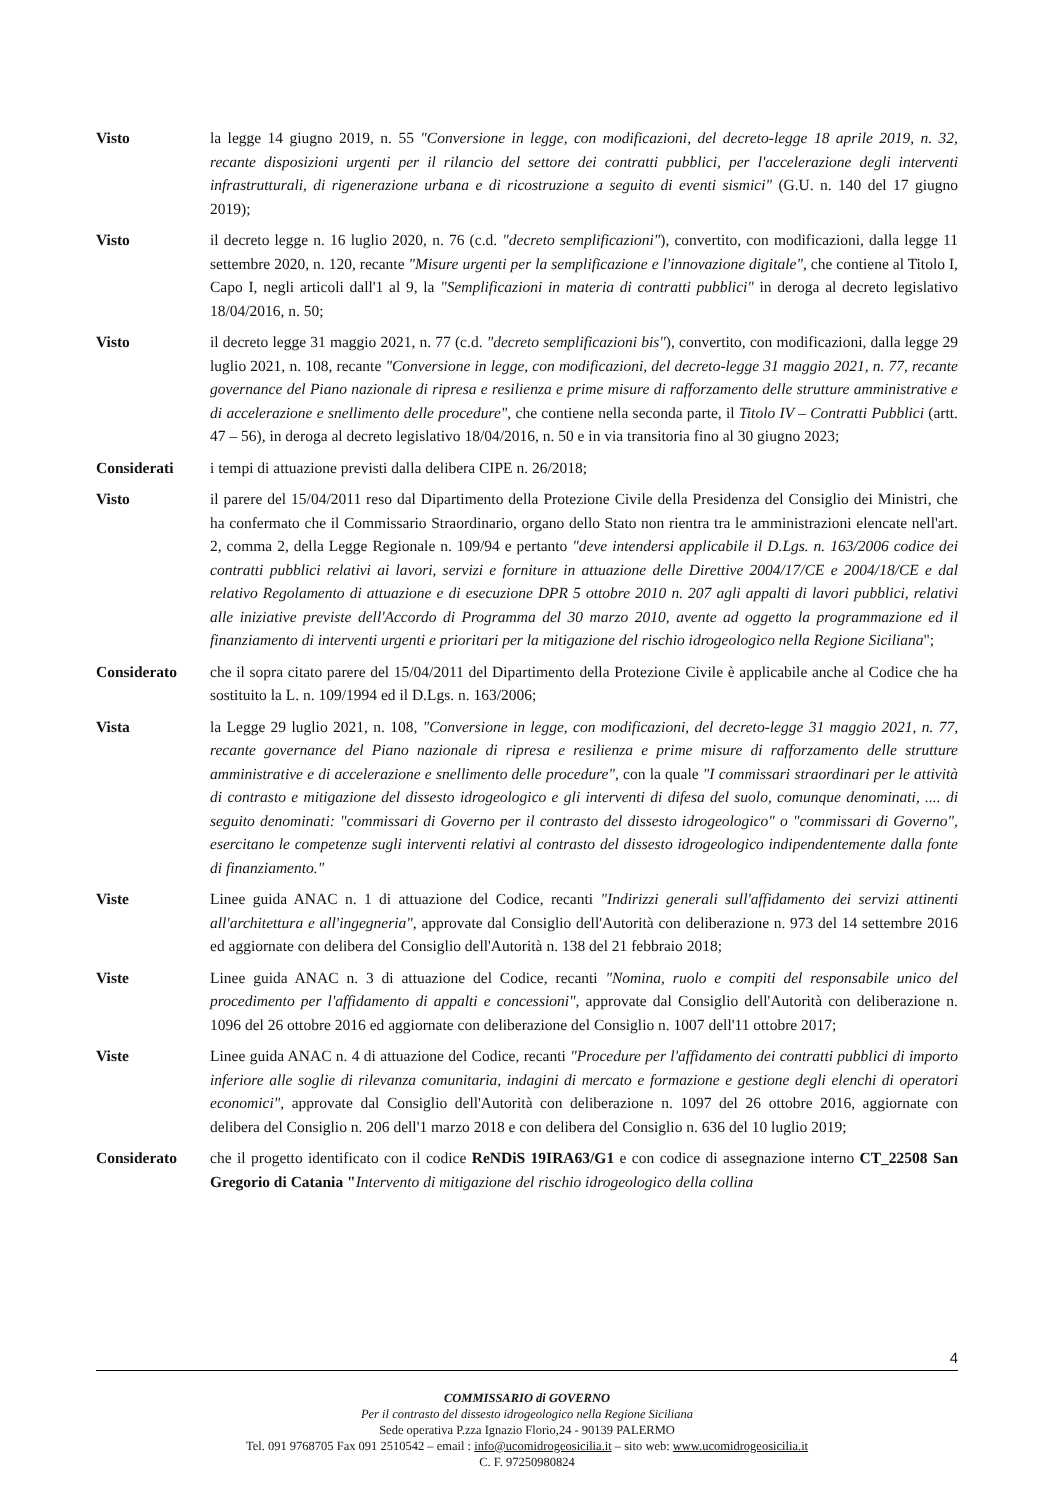Visto la legge 14 giugno 2019, n. 55 "Conversione in legge, con modificazioni, del decreto-legge 18 aprile 2019, n. 32, recante disposizioni urgenti per il rilancio del settore dei contratti pubblici, per l'accelerazione degli interventi infrastrutturali, di rigenerazione urbana e di ricostruzione a seguito di eventi sismici" (G.U. n. 140 del 17 giugno 2019);
Visto il decreto legge n. 16 luglio 2020, n. 76 (c.d. "decreto semplificazioni"), convertito, con modificazioni, dalla legge 11 settembre 2020, n. 120, recante "Misure urgenti per la semplificazione e l'innovazione digitale", che contiene al Titolo I, Capo I, negli articoli dall'1 al 9, la "Semplificazioni in materia di contratti pubblici" in deroga al decreto legislativo 18/04/2016, n. 50;
Visto il decreto legge 31 maggio 2021, n. 77 (c.d. "decreto semplificazioni bis"), convertito, con modificazioni, dalla legge 29 luglio 2021, n. 108, recante "Conversione in legge, con modificazioni, del decreto-legge 31 maggio 2021, n. 77, recante governance del Piano nazionale di ripresa e resilienza e prime misure di rafforzamento delle strutture amministrative e di accelerazione e snellimento delle procedure", che contiene nella seconda parte, il Titolo IV – Contratti Pubblici (artt. 47 – 56), in deroga al decreto legislativo 18/04/2016, n. 50 e in via transitoria fino al 30 giugno 2023;
Considerati i tempi di attuazione previsti dalla delibera CIPE n. 26/2018;
Visto il parere del 15/04/2011 reso dal Dipartimento della Protezione Civile della Presidenza del Consiglio dei Ministri, che ha confermato che il Commissario Straordinario, organo dello Stato non rientra tra le amministrazioni elencate nell'art. 2, comma 2, della Legge Regionale n. 109/94 e pertanto "deve intendersi applicabile il D.Lgs. n. 163/2006 codice dei contratti pubblici relativi ai lavori, servizi e forniture in attuazione delle Direttive 2004/17/CE e 2004/18/CE e dal relativo Regolamento di attuazione e di esecuzione DPR 5 ottobre 2010 n. 207 agli appalti di lavori pubblici, relativi alle iniziative previste dell'Accordo di Programma del 30 marzo 2010, avente ad oggetto la programmazione ed il finanziamento di interventi urgenti e prioritari per la mitigazione del rischio idrogeologico nella Regione Siciliana";
Considerato che il sopra citato parere del 15/04/2011 del Dipartimento della Protezione Civile è applicabile anche al Codice che ha sostituito la L. n. 109/1994 ed il D.Lgs. n. 163/2006;
Vista la Legge 29 luglio 2021, n. 108, "Conversione in legge, con modificazioni, del decreto-legge 31 maggio 2021, n. 77, recante governance del Piano nazionale di ripresa e resilienza e prime misure di rafforzamento delle strutture amministrative e di accelerazione e snellimento delle procedure", con la quale "I commissari straordinari per le attività di contrasto e mitigazione del dissesto idrogeologico e gli interventi di difesa del suolo, comunque denominati, .... di seguito denominati: "commissari di Governo per il contrasto del dissesto idrogeologico" o "commissari di Governo", esercitano le competenze sugli interventi relativi al contrasto del dissesto idrogeologico indipendentemente dalla fonte di finanziamento."
Viste Linee guida ANAC n. 1 di attuazione del Codice, recanti "Indirizzi generali sull'affidamento dei servizi attinenti all'architettura e all'ingegneria", approvate dal Consiglio dell'Autorità con deliberazione n. 973 del 14 settembre 2016 ed aggiornate con delibera del Consiglio dell'Autorità n. 138 del 21 febbraio 2018;
Viste Linee guida ANAC n. 3 di attuazione del Codice, recanti "Nomina, ruolo e compiti del responsabile unico del procedimento per l'affidamento di appalti e concessioni", approvate dal Consiglio dell'Autorità con deliberazione n. 1096 del 26 ottobre 2016 ed aggiornate con deliberazione del Consiglio n. 1007 dell'11 ottobre 2017;
Viste Linee guida ANAC n. 4 di attuazione del Codice, recanti "Procedure per l'affidamento dei contratti pubblici di importo inferiore alle soglie di rilevanza comunitaria, indagini di mercato e formazione e gestione degli elenchi di operatori economici", approvate dal Consiglio dell'Autorità con deliberazione n. 1097 del 26 ottobre 2016, aggiornate con delibera del Consiglio n. 206 dell'1 marzo 2018 e con delibera del Consiglio n. 636 del 10 luglio 2019;
Considerato che il progetto identificato con il codice ReNDiS 19IRA63/G1 e con codice di assegnazione interno CT_22508 San Gregorio di Catania "Intervento di mitigazione del rischio idrogeologico della collina
4
COMMISSARIO di GOVERNO
Per il contrasto del dissesto idrogeologico nella Regione Siciliana
Sede operativa P.zza Ignazio Florio,24 - 90139 PALERMO
Tel. 091 9768705 Fax 091 2510542 – email : info@ucomidrogeosicilia.it – sito web: www.ucomidrogeosicilia.it
C. F. 97250980824